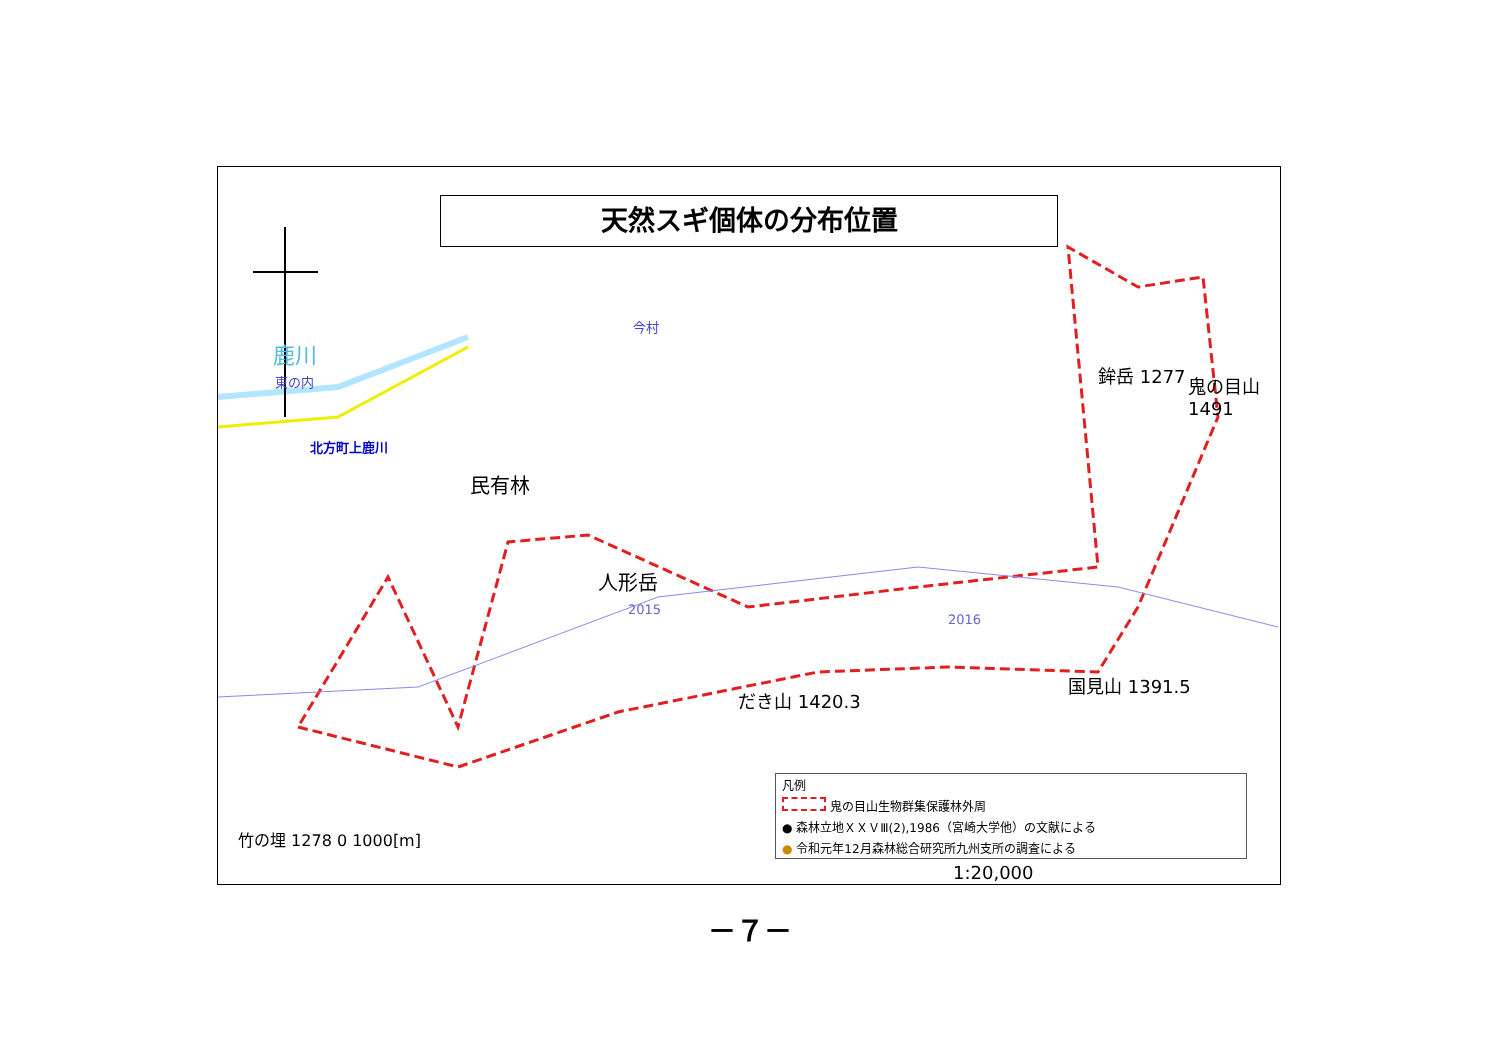天然スギ個体の分布位置
鹿川
東の内
今村
北方町上鹿川
民有林
人形岳
鉾岳 1277 鬼の目山 1491
だき山 1420.3
国見山 1391.5
竹の埋 1278 0 1000[m]
1:20,000
2015
2016
凡例
鬼の目山生物群集保護林外周
● 森林立地ＸＸＶⅢ(2),1986（宮崎大学他）の文献による
● 令和元年12月森林総合研究所九州支所の調査による
－７－